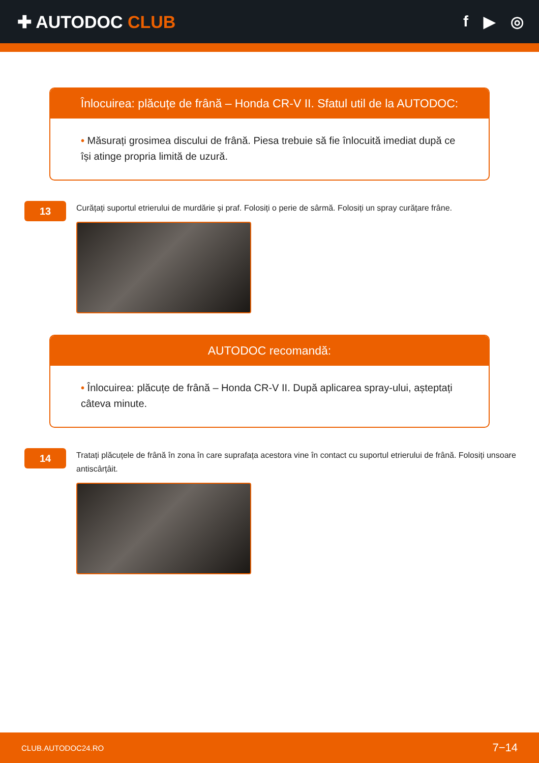✚ AUTODOC CLUB f ▶ ◎
Înlocuirea: plăcuțe de frână – Honda CR-V II. Sfatul util de la AUTODOC:
• Măsurați grosimea discului de frână. Piesa trebuie să fie înlocuită imediat după ce își atinge propria limită de uzură.
13
Curățați suportul etrierului de murdărie și praf. Folosiți o perie de sârmă. Folosiți un spray curățare frâne.
AUTODOC recomandă:
• Înlocuirea: plăcuțe de frână – Honda CR-V II. După aplicarea spray-ului, așteptați câteva minute.
14
Tratați plăcuțele de frână în zona în care suprafața acestora vine în contact cu suportul etrierului de frână. Folosiți unsoare antiscârțâit.
CLUB.AUTODOC24.RO 7−14